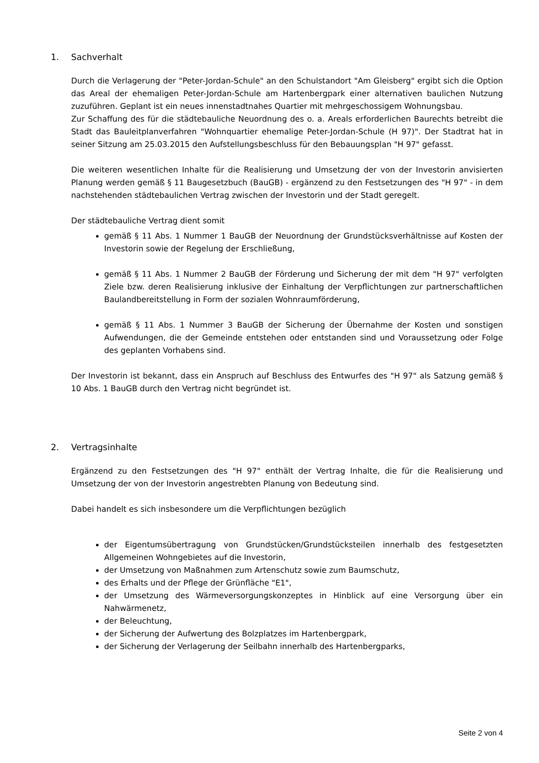1. Sachverhalt
Durch die Verlagerung der "Peter-Jordan-Schule" an den Schulstandort "Am Gleisberg" ergibt sich die Option das Areal der ehemaligen Peter-Jordan-Schule am Hartenbergpark einer alter­nativen baulichen Nutzung zuzuführen. Geplant ist ein neues innenstadtnahes Quartier mit mehrgeschossigem Wohnungsbau.
Zur Schaffung des für die städtebauliche Neuordnung des o. a. Areals erforderlichen Baurechts betreibt die Stadt das Bauleitplanverfahren "Wohnquartier ehemalige Peter-Jordan-Schule (H 97)". Der Stadtrat hat in seiner Sitzung am 25.03.2015 den Aufstellungsbeschluss für den Bebauungsplan "H 97" gefasst.
Die weiteren wesentlichen Inhalte für die Realisierung und Umsetzung der von der Investorin anvisierten Planung werden gemäß § 11 Baugesetzbuch (BauGB) - ergänzend zu den Festset­zungen des "H 97" - in dem nachstehenden städtebaulichen Vertrag zwischen der Investorin und der Stadt geregelt.
Der städtebauliche Vertrag dient somit
gemäß § 11 Abs. 1 Nummer 1 BauGB der Neuordnung der Grundstücksverhältnisse auf Kosten der Investorin sowie der Regelung der Erschließung,
gemäß § 11 Abs. 1 Nummer 2 BauGB der Förderung und Sicherung der mit dem "H 97" verfolgten Ziele bzw. deren Realisierung inklusive der Einhaltung der Verpflichtungen zur partnerschaftlichen Baulandbereitstellung in Form der sozialen Wohnraumförde­rung,
gemäß § 11 Abs. 1 Nummer 3 BauGB der Sicherung der Übernahme der Kosten und sonstigen Aufwendungen, die der Gemeinde entstehen oder entstanden sind und Vo­raussetzung oder Folge des geplanten Vorhabens sind.
Der Investorin ist bekannt, dass ein Anspruch auf Beschluss des Entwurfes des "H 97" als Sat­zung gemäß § 10 Abs. 1 BauGB durch den Vertrag nicht begründet ist.
2. Vertragsinhalte
Ergänzend zu den Festsetzungen des "H 97" enthält der Vertrag Inhalte, die für die Realisie­rung und Umsetzung der von der Investorin angestrebten Planung von Bedeutung sind.
Dabei handelt es sich insbesondere um die Verpflichtungen bezüglich
der Eigentumsübertragung von Grundstücken/Grundstücksteilen innerhalb des fest­gesetzten Allgemeinen Wohngebietes auf die Investorin,
der Umsetzung von Maßnahmen zum Artenschutz sowie zum Baumschutz,
des Erhalts und der Pflege der Grünfläche "E1",
der Umsetzung des Wärmeversorgungskonzeptes in Hinblick auf eine Versorgung über ein Nahwärmenetz,
der Beleuchtung,
der Sicherung der Aufwertung des Bolzplatzes im Hartenbergpark,
der Sicherung der Verlagerung der Seilbahn innerhalb des Hartenbergparks,
Seite 2 von 4